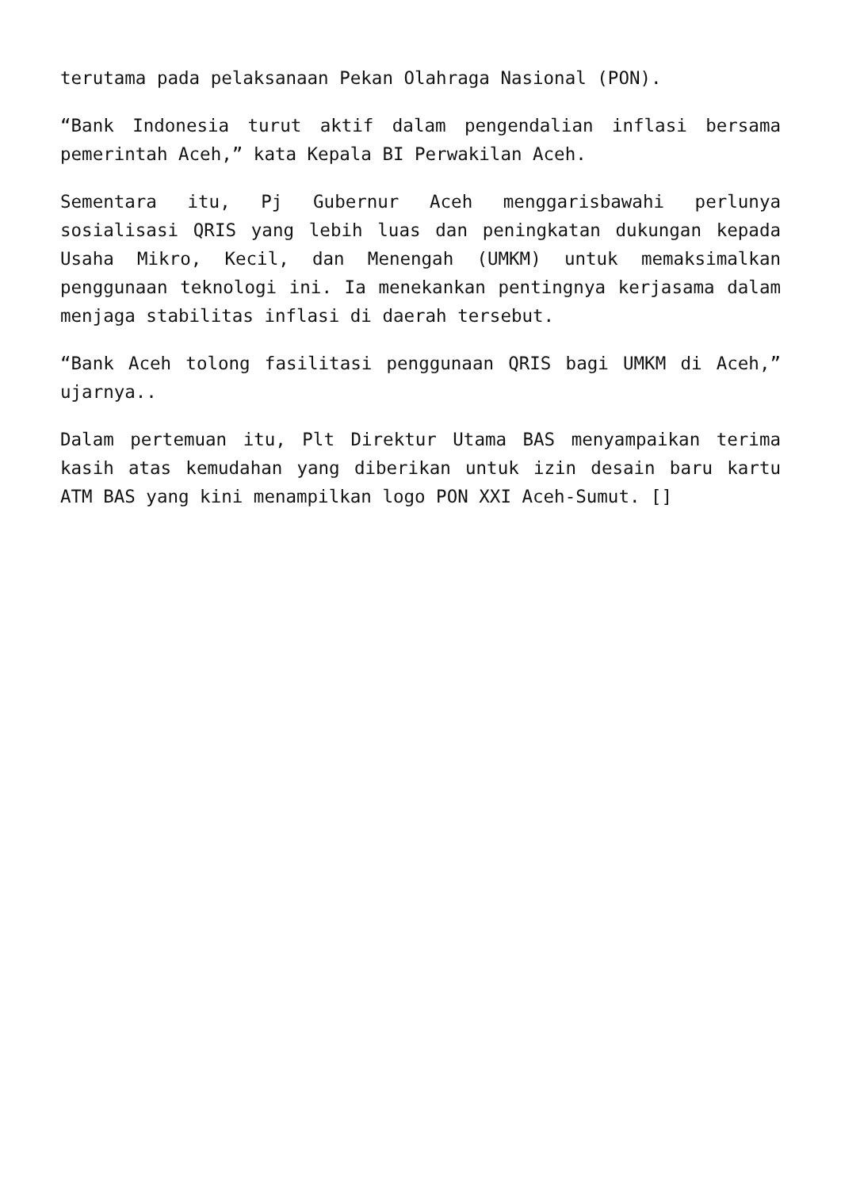terutama pada pelaksanaan Pekan Olahraga Nasional (PON).
“Bank Indonesia turut aktif dalam pengendalian inflasi bersama pemerintah Aceh,” kata Kepala BI Perwakilan Aceh.
Sementara itu, Pj Gubernur Aceh menggarisbawahi perlunya sosialisasi QRIS yang lebih luas dan peningkatan dukungan kepada Usaha Mikro, Kecil, dan Menengah (UMKM) untuk memaksimalkan penggunaan teknologi ini. Ia menekankan pentingnya kerjasama dalam menjaga stabilitas inflasi di daerah tersebut.
“Bank Aceh tolong fasilitasi penggunaan QRIS bagi UMKM di Aceh,” ujarnya..
Dalam pertemuan itu, Plt Direktur Utama BAS menyampaikan terima kasih atas kemudahan yang diberikan untuk izin desain baru kartu ATM BAS yang kini menampilkan logo PON XXI Aceh-Sumut. []